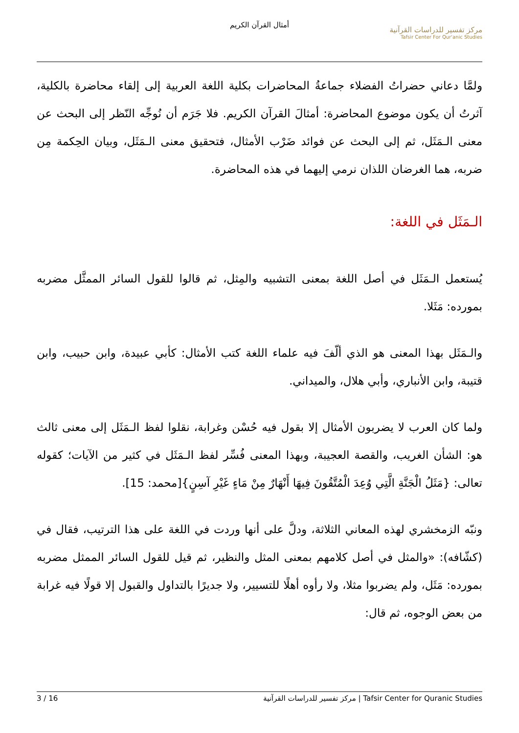أمثال القرآن الكريم
مركز تفسير للدراسات القرآنية
Tafsir Center For Qur'anic Studies
ولمَّا دعاني حضراتُ الفضلاء جماعةُ المحاضرات بكلية اللغة العربية إلى إلقاء محاضرة بالكلية، آثرتُ أن يكون موضوع المحاضرة: أمثالَ القرآن الكريم. فلا جَرَم أن نُوجِّه النّظر إلى البحث عن معنى الـمَثَل، ثم إلى البحث عن فوائد ضَرْب الأمثال، فتحقيق معنى الـمَثَل، وبيان الحِكمة مِن ضربه، هما الغرضان اللذان نرمي إليهما في هذه المحاضرة.
الـمَثَل في اللغة:
يُستعمل الـمَثَل في أصل اللغة بمعنى التشبيه والمِثل، ثم قالوا للقول السائر الممثَّل مضربه بمورده: مَثَلا.
والـمَثَل بهذا المعنى هو الذي ألّفَ فيه علماء اللغة كتب الأمثال: كأبي عبيدة، وابن حبيب، وابن قتيبة، وابن الأنباري، وأبي هلال، والميداني.
ولما كان العرب لا يضربون الأمثال إلا بقول فيه حُسْن وغرابة، نقلوا لفظ الـمَثَل إلى معنى ثالث هو: الشأن الغريب، والقصة العجيبة، وبهذا المعنى فُسِّر لفظ الـمَثَل في كثير من الآيات؛ كقوله تعالى: {مَثَلُ الْجَنَّةِ الَّتِي وُعِدَ الْمُتَّقُونَ فِيهَا أَنْهَارٌ مِنْ مَاءٍ غَيْرِ آسِنٍ}[محمد: 15].
ونبّه الزمخشري لهذه المعاني الثلاثة، ودلَّ على أنها وردت في اللغة على هذا الترتيب، فقال في (كشّافه): «والمثل في أصل كلامهم بمعنى المثل والنظير، ثم قيل للقول السائر الممثل مضربه بمورده: مَثَل، ولم يضربوا مثلا، ولا رأوه أهلًا للتسيير، ولا جديرًا بالتداول والقبول إلا قولًا فيه غرابة من بعض الوجوه، ثم قال:
3 / 16 مركز تفسير للدراسات القرآنية | Tafsir Center for Quranic Studies